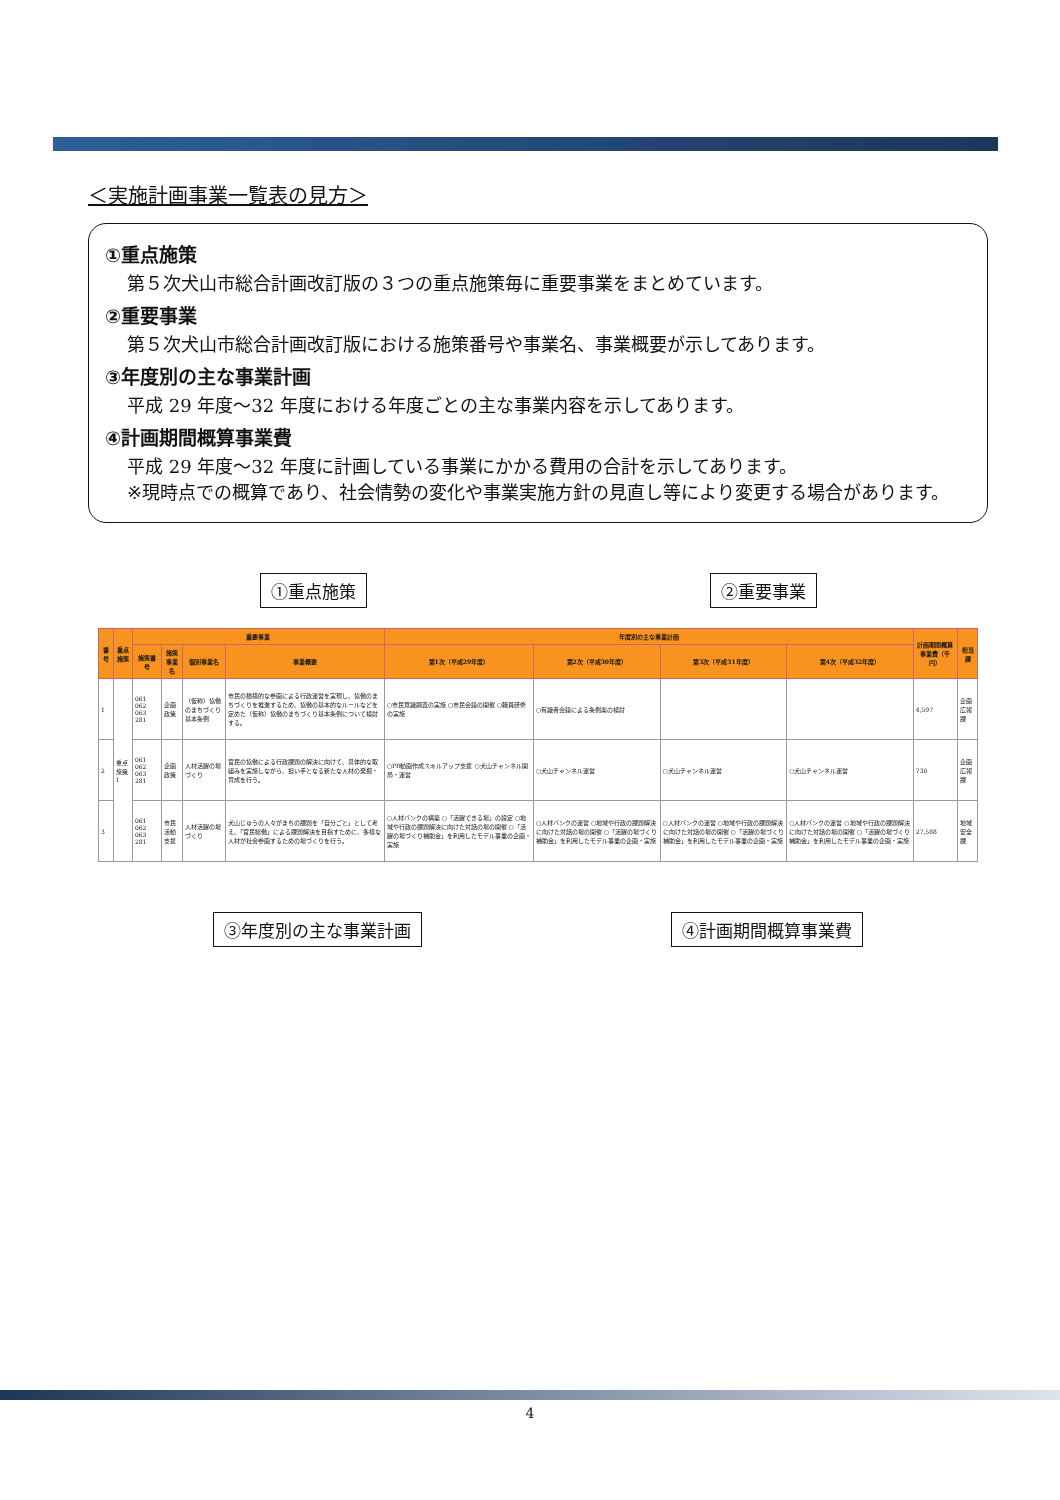＜実施計画事業一覧表の見方＞
①重点施策
第５次犬山市総合計画改訂版の３つの重点施策毎に重要事業をまとめています。
②重要事業
第５次犬山市総合計画改訂版における施策番号や事業名、事業概要が示してあります。
③年度別の主な事業計画
平成 29 年度～32 年度における年度ごとの主な事業内容を示してあります。
④計画期間概算事業費
平成 29 年度～32 年度に計画している事業にかかる費用の合計を示してあります。
※現時点での概算であり、社会情勢の変化や事業実施方針の見直し等により変更する場合があります。
①重点施策 ②重要事業
| 番号 | 重点施策 | 重要事業 | | | | 年度別の主な事業計画 | | | | 計画期間概算事業費（千円） | 担当課 |
| --- | --- | --- | --- | --- | --- | --- | --- | --- | --- | --- | --- |
| | | 施策番号 | 施策事業名 | 個別事業名 | 事業概要 | 第1次（平成29年度） | 第2次（平成30年度） | 第3次（平成31年度） | 第4次（平成32年度） | | |
| 1 | 重点施策1 | 061 062 063 281 | 企画政策 | （仮称）協働のまちづくり基本条例 | 市民の積極的な参画による行政運営を実現し、協働のまちづくりを推進するため、協働の基本的なルールなどを定めた（仮称）協働のまちづくり基本条例について検討する。 | ○市民意識調査の実施 ○市民会議の開催 ○職員研修の実施 | ○有識者会議による条例案の検討 | | | 4,597 | 企画広報課 |
| 2 | | 061 062 063 281 | 企画政策 | 人材活躍の場づくり | 官民の協働による行政課題の解決に向けて、具体的な取組みを実施しながら、担い手となる新たな人材の発掘・育成を行う。 | ○PR動画作成スキルアップ支援 ○犬山チャンネル開局・運営 | ○犬山チャンネル運営 | ○犬山チャンネル運営 | ○犬山チャンネル運営 | 730 | 企画広報課 |
| 3 | | 061 062 063 281 | 市民活動支援 | 人材活躍の場づくり | 犬山じゅうの人々がまちの課題を「自分ごと」として考え、「官民総働」による課題解決を目指すために、多様な人材が社会参画するための場づくりを行う。 | ○人材バンクの構築 ○「活躍できる場」の設定 ○地域や行政の課題解決に向けた対話の場の開催 ○「活躍の場づくり補助金」を利用したモデル事業の企画・実施 | ○人材バンクの運営 ○地域や行政の課題解決に向けた対話の場の開催 ○「活躍の場づくり補助金」を利用したモデル事業の企画・実施 | ○人材バンクの運営 ○地域や行政の課題解決に向けた対話の場の開催 ○「活躍の場づくり補助金」を利用したモデル事業の企画・実施 | ○人材バンクの運営 ○地域や行政の課題解決に向けた対話の場の開催 ○「活躍の場づくり補助金」を利用したモデル事業の企画・実施 | 27,588 | 地域安全課 |
③年度別の主な事業計画 ④計画期間概算事業費
4